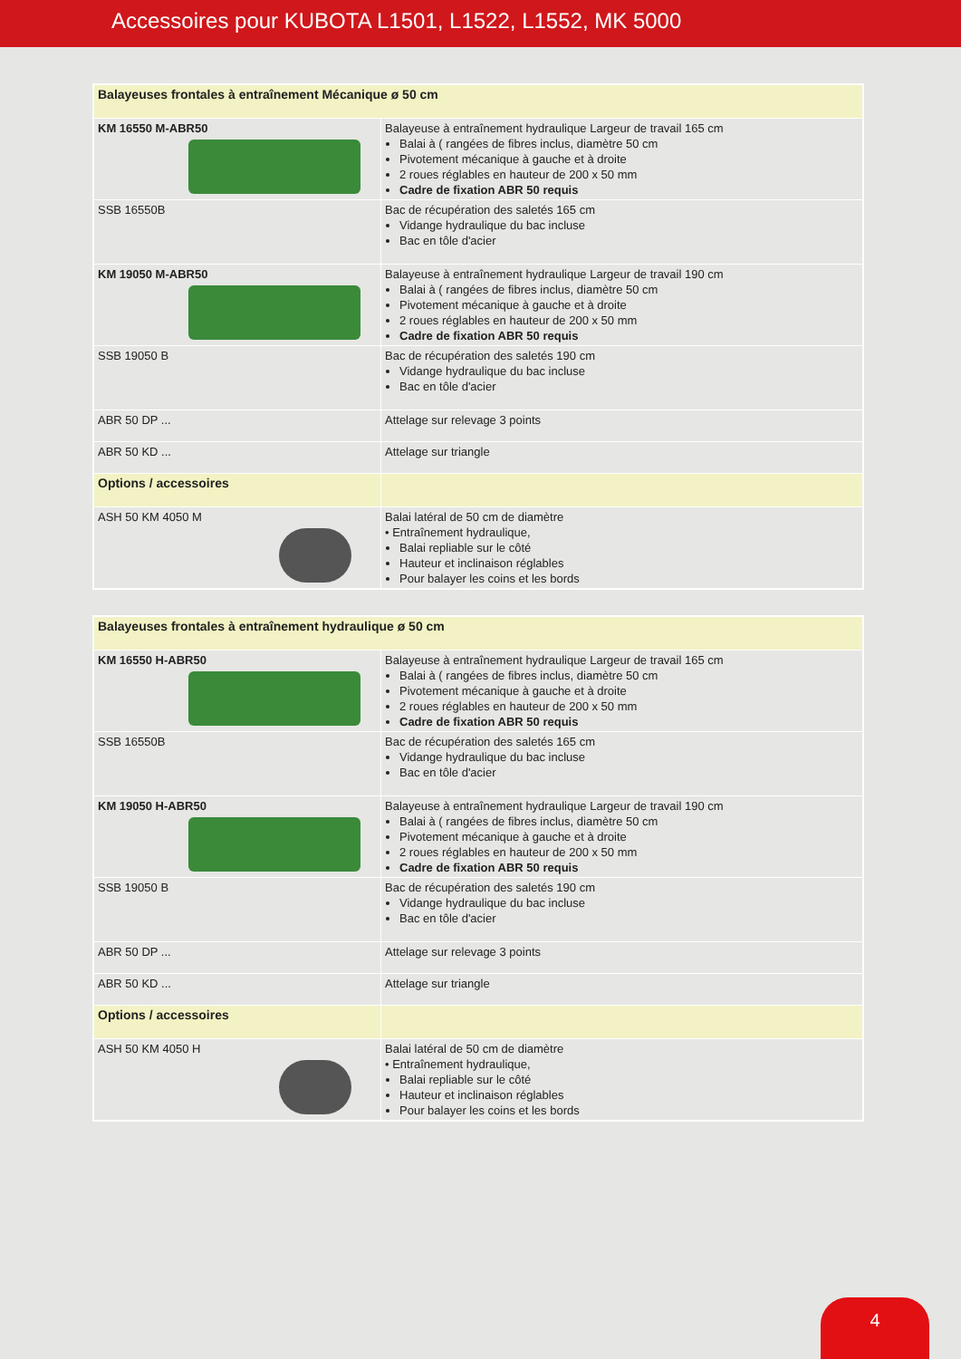Accessoires pour KUBOTA L1501, L1522, L1552, MK 5000
| Balayeuses frontales à entraînement Mécanique ø 50 cm | |
| KM 16550 M-ABR50 | Balayeuse à entraînement hydraulique Largeur de travail 165 cm Balai à ( rangées de fibres inclus, diamètre 50 cm Pivotement mécanique à gauche et à droite 2 roues réglables en hauteur de 200 x 50 mm Cadre de fixation ABR 50 requis |
| SSB 16550B | Bac de récupération des saletés 165 cm Vidange hydraulique du bac incluse Bac en tôle d'acier |
| KM 19050 M-ABR50 | Balayeuse à entraînement hydraulique Largeur de travail 190 cm Balai à ( rangées de fibres inclus, diamètre 50 cm Pivotement mécanique à gauche et à droite 2 roues réglables en hauteur de 200 x 50 mm Cadre de fixation ABR 50 requis |
| SSB 19050 B | Bac de récupération des saletés 190 cm Vidange hydraulique du bac incluse Bac en tôle d'acier |
| ABR 50 DP ... | Attelage sur relevage 3 points |
| ABR 50 KD ... | Attelage sur triangle |
| Options / accessoires | |
| ASH 50 KM 4050 M | Balai latéral de 50 cm de diamètre • Entraînement hydraulique, Balai repliable sur le côté Hauteur et inclinaison réglables Pour balayer les coins et les bords |
| Balayeuses frontales à entraînement hydraulique ø 50 cm | |
| KM 16550 H-ABR50 | Balayeuse à entraînement hydraulique Largeur de travail 165 cm Balai à ( rangées de fibres inclus, diamètre 50 cm Pivotement mécanique à gauche et à droite 2 roues réglables en hauteur de 200 x 50 mm Cadre de fixation ABR 50 requis |
| SSB 16550B | Bac de récupération des saletés 165 cm Vidange hydraulique du bac incluse Bac en tôle d'acier |
| KM 19050 H-ABR50 | Balayeuse à entraînement hydraulique Largeur de travail 190 cm Balai à ( rangées de fibres inclus, diamètre 50 cm Pivotement mécanique à gauche et à droite 2 roues réglables en hauteur de 200 x 50 mm Cadre de fixation ABR 50 requis |
| SSB 19050 B | Bac de récupération des saletés 190 cm Vidange hydraulique du bac incluse Bac en tôle d'acier |
| ABR 50 DP ... | Attelage sur relevage 3 points |
| ABR 50 KD ... | Attelage sur triangle |
| Options / accessoires | |
| ASH 50 KM 4050 H | Balai latéral de 50 cm de diamètre • Entraînement hydraulique, Balai repliable sur le côté Hauteur et inclinaison réglables Pour balayer les coins et les bords |
4